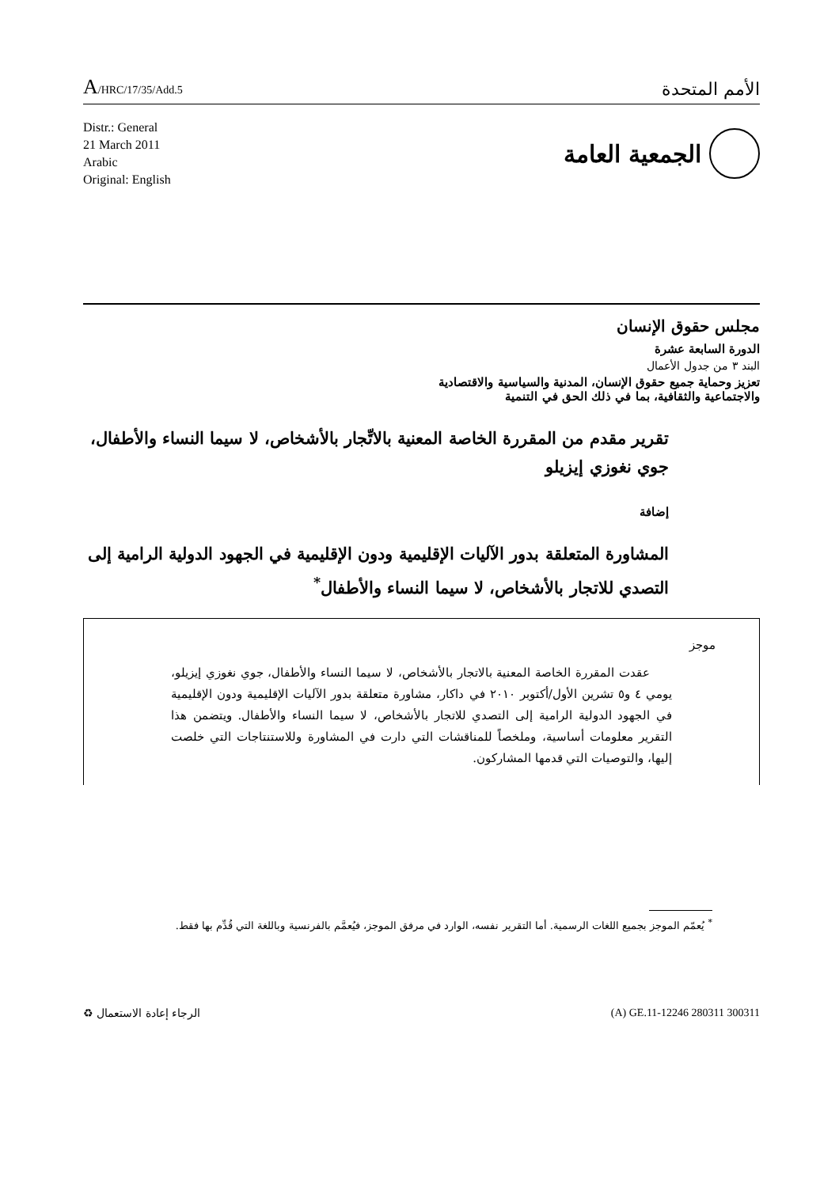A/HRC/17/35/Add.5
الأمم المتحدة
Distr.: General
21 March 2011
Arabic
Original: English
الجمعية العامة
مجلس حقوق الإنسان
الدورة السابعة عشرة
البند ٣ من جدول الأعمال
تعزيز وحماية جميع حقوق الإنسان، المدنية والسياسية والاقتصادية
والاجتماعية والثقافية، بما في ذلك الحق في التنمية
تقرير مقدم من المقررة الخاصة المعنية بالاتِّجار بالأشخاص، لا سيما النساء والأطفال، جوي نغوزي إيزيلو
إضافة
المشاورة المتعلقة بدور الآليات الإقليمية ودون الإقليمية في الجهود الدولية الرامية إلى التصدي للاتجار بالأشخاص، لا سيما النساء والأطفال<sup>*</sup>
موجز
عقدت المقررة الخاصة المعنية بالاتجار بالأشخاص، لا سيما النساء والأطفال، جوي نغوزي إيزيلو، يومي ٤ و٥ تشرين الأول/أكتوبر ٢٠١٠ في داكار، مشاورة متعلقة بدور الآليات الإقليمية ودون الإقليمية في الجهود الدولية الرامية إلى التصدي للاتجار بالأشخاص، لا سيما النساء والأطفال. ويتضمن هذا التقرير معلومات أساسية، وملخصاً للمناقشات التي دارت في المشاورة وللاستنتاجات التي خلصت إليها، والتوصيات التي قدمها المشاركون.
<sup>*</sup> يُعمّم الموجز بجميع اللغات الرسمية. أما التقرير نفسه، الوارد في مرفق الموجز، فيُعمَّم بالفرنسية وباللغة التي قُدِّم بها فقط.
♻ الرجاء إعادة الاستعمال (A) GE.11-12246 280311 300311